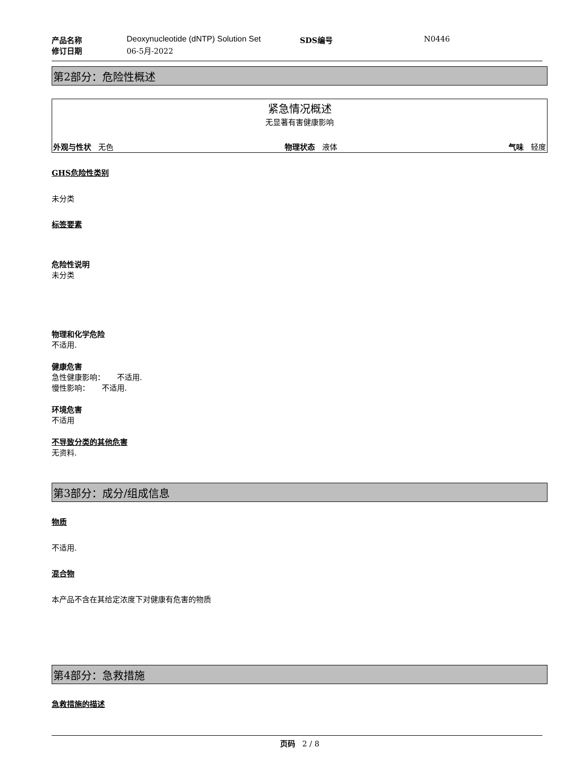| 产品名称 | Deoxynucleotide (dNTP) Solution Set | SDS编号 | N0446 |
| 修订日期 | 06-5月-2022 | | |
第2部分：危险性概述
紧急情况概述
无显著有害健康影响
外观与性状 无色 物理状态 液体 气味 轻度
GHS危险性类别
未分类
标签要素
危险性说明
未分类
物理和化学危险
不适用.
健康危害
急性健康影响： 不适用.
慢性影响： 不适用.
环境危害
不适用
不导致分类的其他危害
无资料.
第3部分：成分/组成信息
物质
不适用.
混合物
本产品不含在其给定浓度下对健康有危害的物质
第4部分：急救措施
急救措施的描述
页码 2 / 8